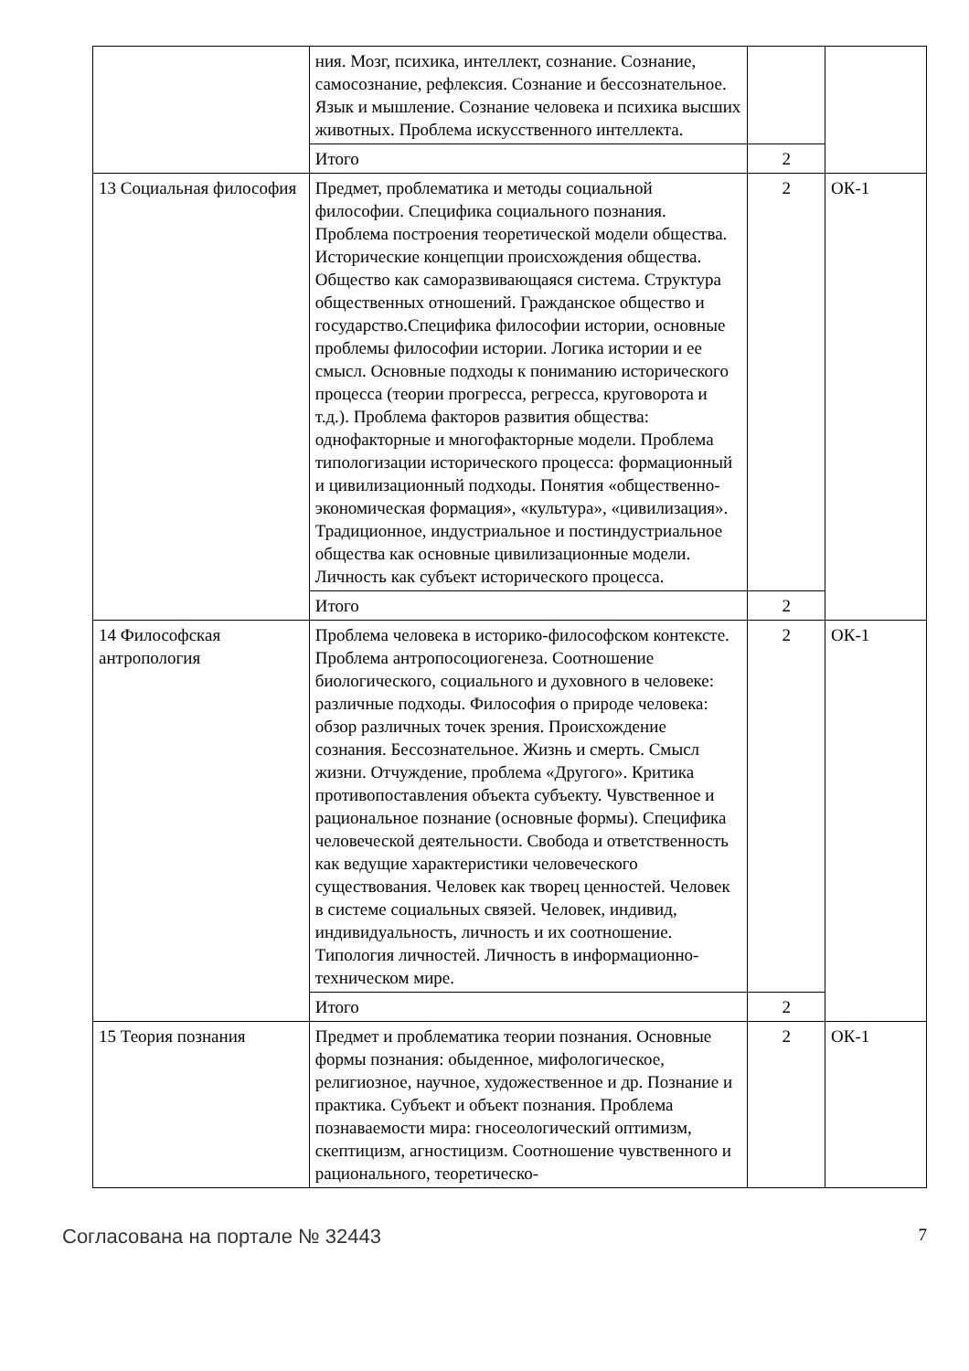| | ния. Мозг, психика, интеллект, сознание. Сознание, самосознание, рефлексия. Сознание и бессознательное. Язык и мышление. Сознание человека и психика высших животных. Проблема искусственного интеллекта. | | |
| | Итого | 2 | |
| 13 Социальная философия | Предмет, проблематика и методы социальной философии. Специфика социального познания. Проблема построения теоретической модели общества. Исторические концепции происхождения общества. Общество как саморазвивающаяся система. Структура общественных отношений. Гражданское общество и государство.Специфика философии истории, основные проблемы философии истории. Логика истории и ее смысл. Основные подходы к пониманию исторического процесса (теории прогресса, регресса, круговорота и т.д.). Проблема факторов развития общества: однофакторные и многофакторные модели. Проблема типологизации исторического процесса: формационный и цивилизационный подходы. Понятия «общественно-экономическая формация», «культура», «цивилизация». Традиционное, индустриальное и постиндустриальное общества как основные цивилизационные модели. Личность как субъект исторического процесса. | 2 | ОК-1 |
| | Итого | 2 | |
| 14 Философская антропология | Проблема человека в историко-философском контексте. Проблема антропосоциогенеза. Соотношение биологического, социального и духовного в человеке: различные подходы. Философия о природе человека: обзор различных точек зрения. Происхождение сознания. Бессознательное. Жизнь и смерть. Смысл жизни. Отчуждение, проблема «Другого». Критика противопоставления объекта субъекту. Чувственное и рациональное познание (основные формы). Специфика человеческой деятельности. Свобода и ответственность как ведущие характеристики человеческого существования. Человек как творец ценностей. Человек в системе социальных связей. Человек, индивид, индивидуальность, личность и их соотношение. Типология личностей. Личность в информационно-техническом мире. | 2 | ОК-1 |
| | Итого | 2 | |
| 15 Теория познания | Предмет и проблематика теории познания. Основные формы познания: обыденное, мифологическое, религиозное, научное, художественное и др. Познание и практика. Субъект и объект познания. Проблема познаваемости мира: гносеологический оптимизм, скептицизм, агностицизм. Соотношение чувственного и рационального, теоретическо- | 2 | ОК-1 |
Согласована на портале № 32443 7